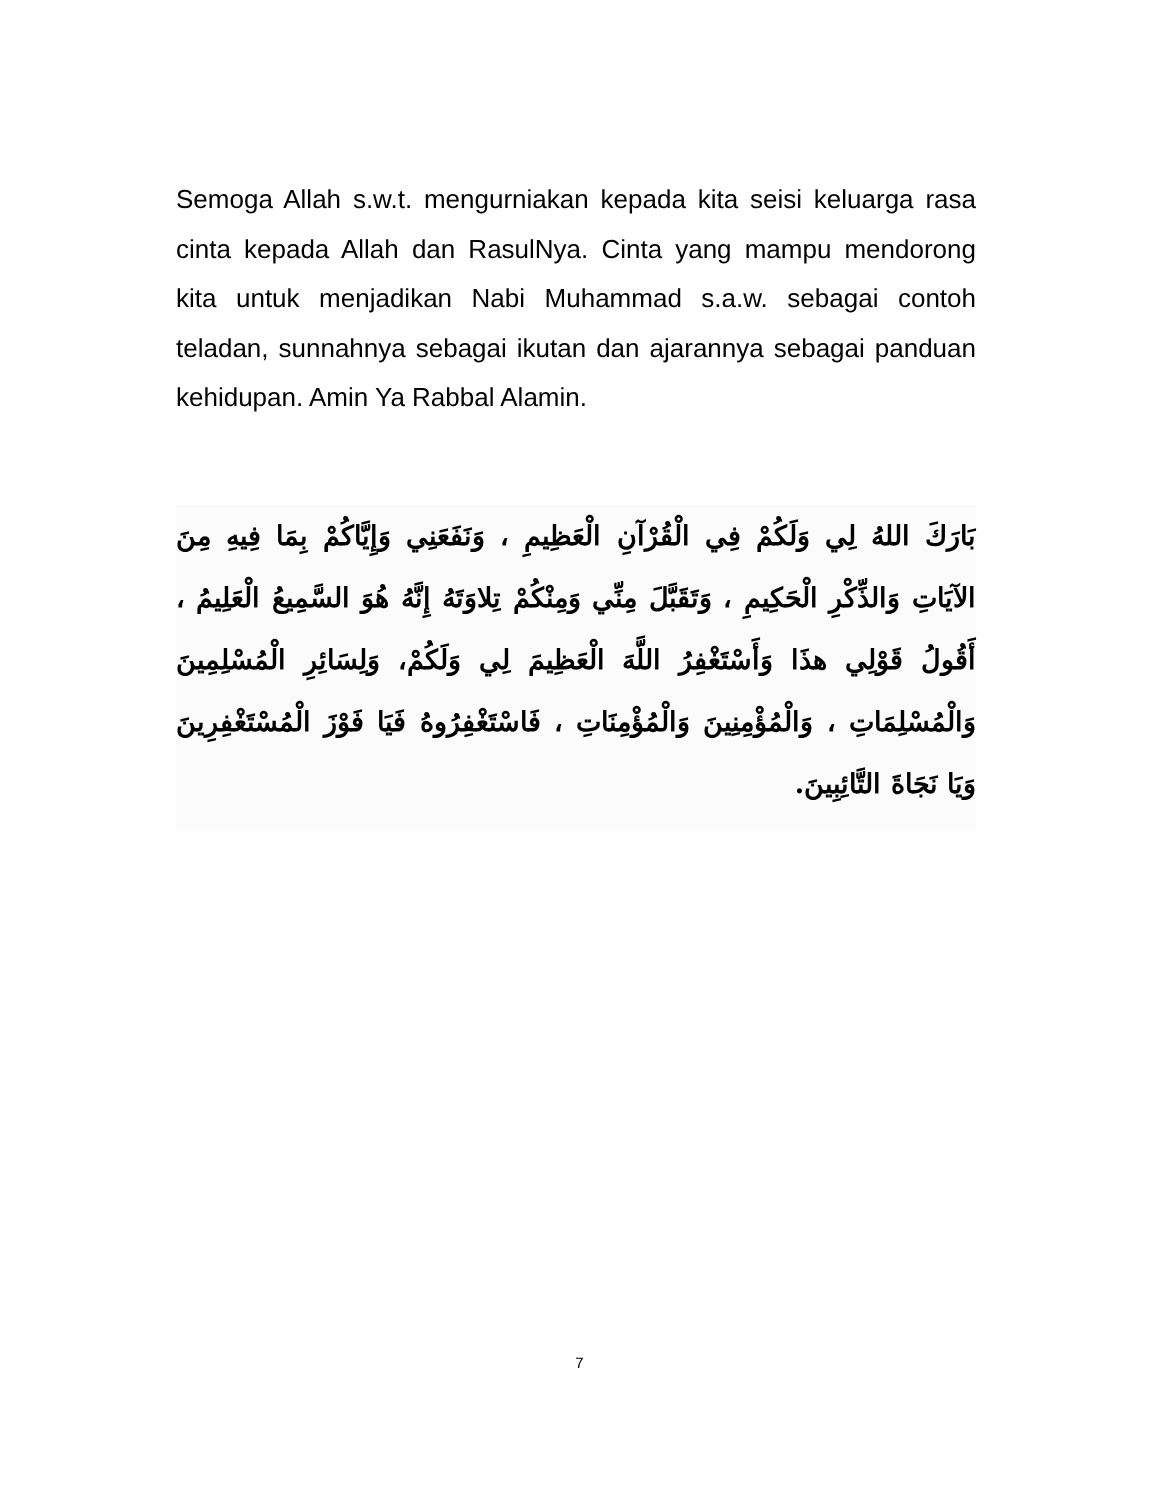Semoga Allah s.w.t. mengurniakan kepada kita seisi keluarga rasa cinta kepada Allah dan RasulNya. Cinta yang mampu mendorong kita untuk menjadikan Nabi Muhammad s.a.w. sebagai contoh teladan, sunnahnya sebagai ikutan dan ajarannya sebagai panduan kehidupan. Amin Ya Rabbal Alamin.
بَارَكَ اللهُ لِي وَلَكُمْ فِي الْقُرْآنِ الْعَظِيمِ ، وَنَفَعَنِي وَإِيَّاكُمْ بِمَا فِيهِ مِنَ الآيَاتِ وَالذِّكْرِ الْحَكِيمِ ، وَتَقَبَّلَ مِنِّي وَمِنْكُمْ تِلاوَتَهُ إِنَّهُ هُوَ السَّمِيعُ الْعَلِيمُ ، أَقُولُ قَوْلِي هذَا وَأَسْتَغْفِرُ اللَّهَ الْعَظِيمَ لِي وَلَكُمْ، وَلِسَائِرِ الْمُسْلِمِينَ وَالْمُسْلِمَاتِ ، وَالْمُؤْمِنِينَ وَالْمُؤْمِنَاتِ ، فَاسْتَغْفِرُوهُ فَيَا فَوْزَ الْمُسْتَغْفِرِينَ وَيَا نَجَاةَ التَّائِبِينَ.
7